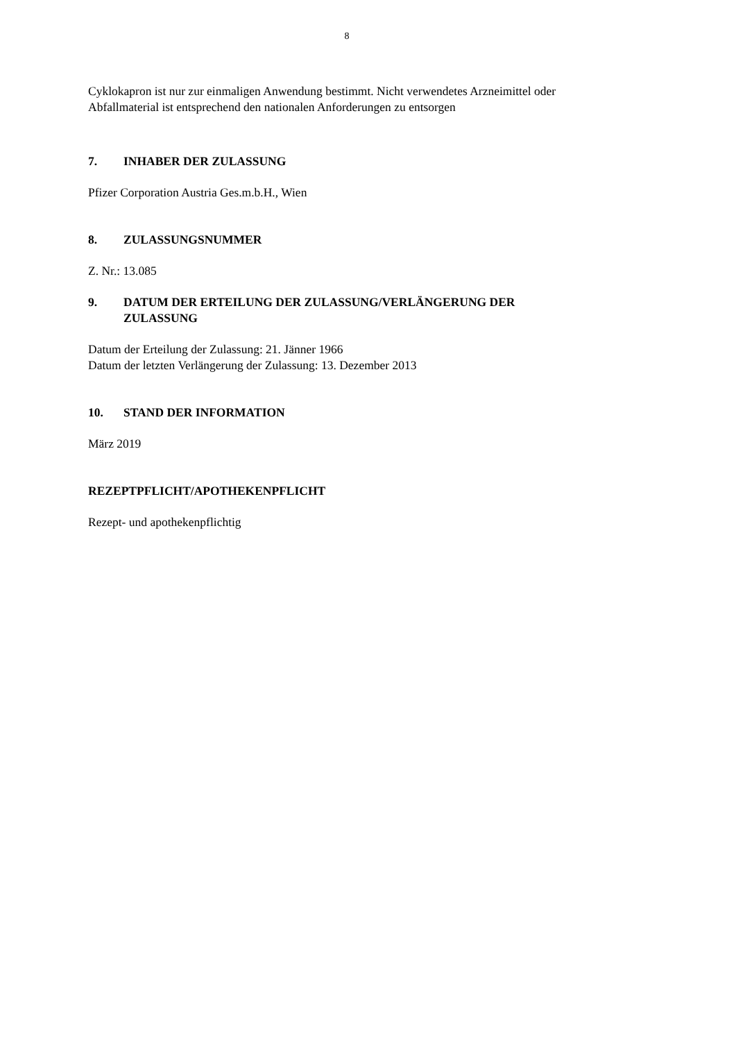8
Cyklokapron ist nur zur einmaligen Anwendung bestimmt. Nicht verwendetes Arzneimittel oder
Abfallmaterial ist entsprechend den nationalen Anforderungen zu entsorgen
7. INHABER DER ZULASSUNG
Pfizer Corporation Austria Ges.m.b.H., Wien
8. ZULASSUNGSNUMMER
Z. Nr.: 13.085
9. DATUM DER ERTEILUNG DER ZULASSUNG/VERLÄNGERUNG DER
ZULASSUNG
Datum der Erteilung der Zulassung: 21. Jänner 1966
Datum der letzten Verlängerung der Zulassung: 13. Dezember 2013
10. STAND DER INFORMATION
März 2019
REZEPTPFLICHT/APOTHEKENPFLICHT
Rezept- und apothekenpflichtig